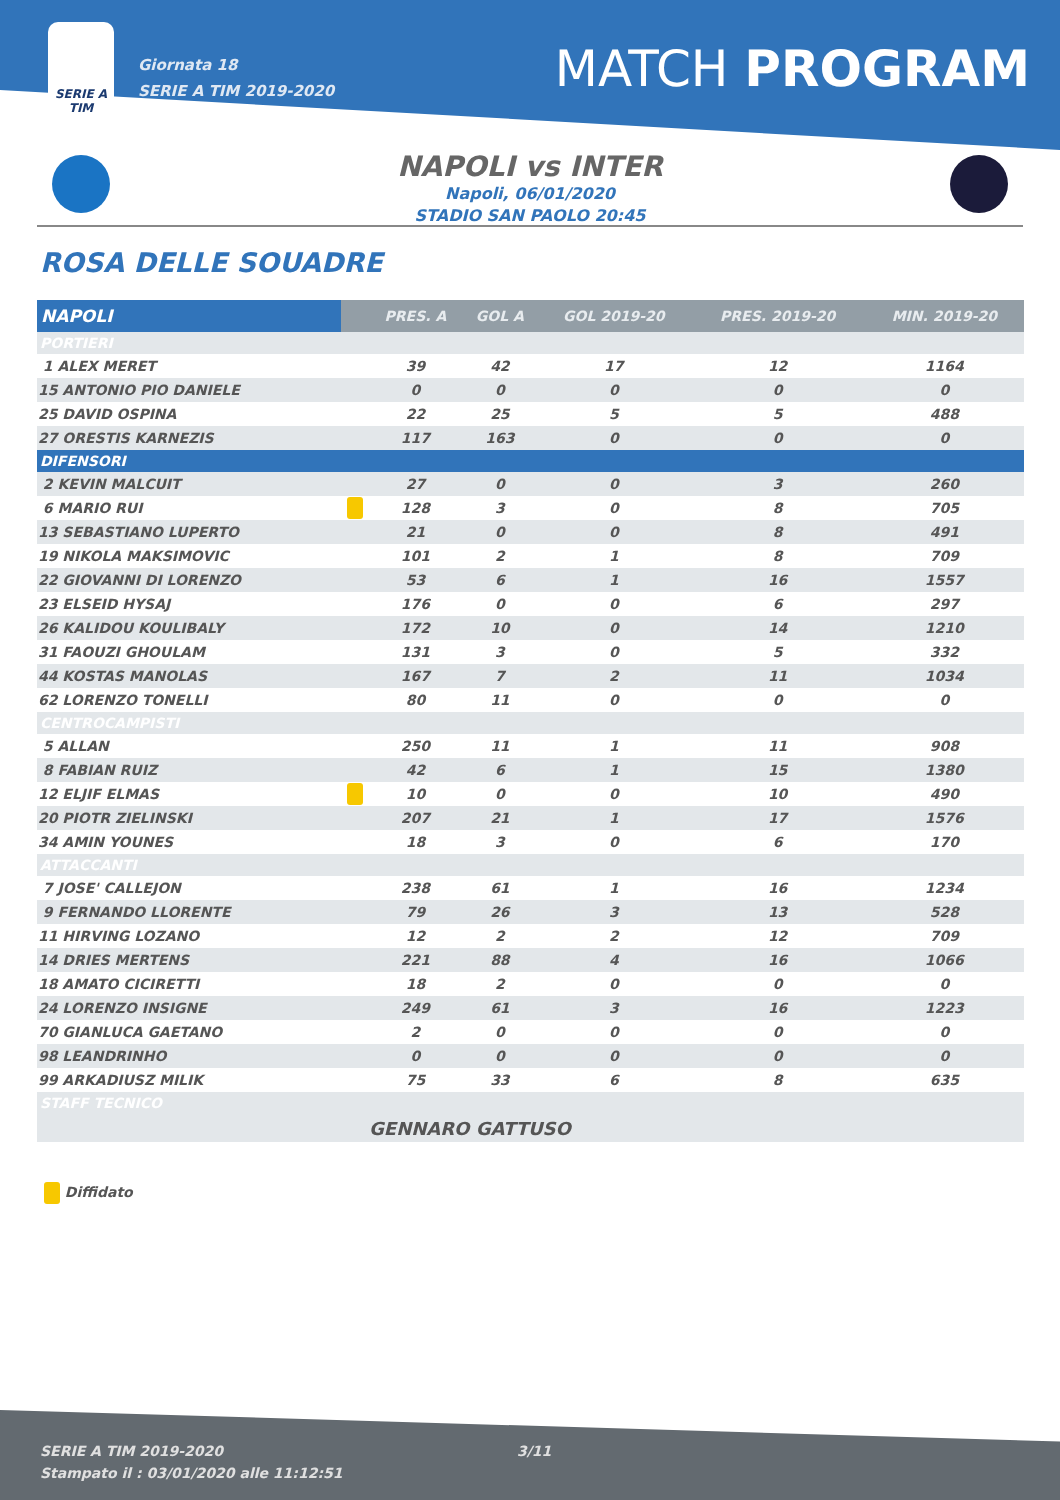SERIE A
TIM
Giornata 18
SERIE A TIM 2019-2020
MATCH PROGRAM
NAPOLI vs INTER
Napoli, 06/01/2020
STADIO SAN PAOLO 20:45
ROSA DELLE SOUADRE
| NAPOLI | | PRES. A | GOL A | GOL 2019-20 | PRES. 2019-20 | MIN. 2019-20 |
| --- | --- | --- | --- | --- | --- | --- |
| PORTIERI | | | | | | |
| 1 ALEX MERET | | 39 | 42 | 17 | 12 | 1164 |
| 15 ANTONIO PIO DANIELE | | 0 | 0 | 0 | 0 | 0 |
| 25 DAVID OSPINA | | 22 | 25 | 5 | 5 | 488 |
| 27 ORESTIS KARNEZIS | | 117 | 163 | 0 | 0 | 0 |
| DIFENSORI | | | | | | |
| 2 KEVIN MALCUIT | | 27 | 0 | 0 | 3 | 260 |
| 6 MARIO RUI | | 128 | 3 | 0 | 8 | 705 |
| 13 SEBASTIANO LUPERTO | | 21 | 0 | 0 | 8 | 491 |
| 19 NIKOLA MAKSIMOVIC | | 101 | 2 | 1 | 8 | 709 |
| 22 GIOVANNI DI LORENZO | | 53 | 6 | 1 | 16 | 1557 |
| 23 ELSEID HYSAJ | | 176 | 0 | 0 | 6 | 297 |
| 26 KALIDOU KOULIBALY | | 172 | 10 | 0 | 14 | 1210 |
| 31 FAOUZI GHOULAM | | 131 | 3 | 0 | 5 | 332 |
| 44 KOSTAS MANOLAS | | 167 | 7 | 2 | 11 | 1034 |
| 62 LORENZO TONELLI | | 80 | 11 | 0 | 0 | 0 |
| CENTROCAMPISTI | | | | | | |
| 5 ALLAN | | 250 | 11 | 1 | 11 | 908 |
| 8 FABIAN RUIZ | | 42 | 6 | 1 | 15 | 1380 |
| 12 ELJIF ELMAS | | 10 | 0 | 0 | 10 | 490 |
| 20 PIOTR ZIELINSKI | | 207 | 21 | 1 | 17 | 1576 |
| 34 AMIN YOUNES | | 18 | 3 | 0 | 6 | 170 |
| ATTACCANTI | | | | | | |
| 7 JOSE' CALLEJON | | 238 | 61 | 1 | 16 | 1234 |
| 9 FERNANDO LLORENTE | | 79 | 26 | 3 | 13 | 528 |
| 11 HIRVING LOZANO | | 12 | 2 | 2 | 12 | 709 |
| 14 DRIES MERTENS | | 221 | 88 | 4 | 16 | 1066 |
| 18 AMATO CICIRETTI | | 18 | 2 | 0 | 0 | 0 |
| 24 LORENZO INSIGNE | | 249 | 61 | 3 | 16 | 1223 |
| 70 GIANLUCA GAETANO | | 2 | 0 | 0 | 0 | 0 |
| 98 LEANDRINHO | | 0 | 0 | 0 | 0 | 0 |
| 99 ARKADIUSZ MILIK | | 75 | 33 | 6 | 8 | 635 |
| STAFF TECNICO | | | | | | |
| | | GENNARO GATTUSO | | | | |
Diffidato
SERIE A TIM 2019-2020
Stampato il : 03/01/2020 alle 11:12:51 3/11